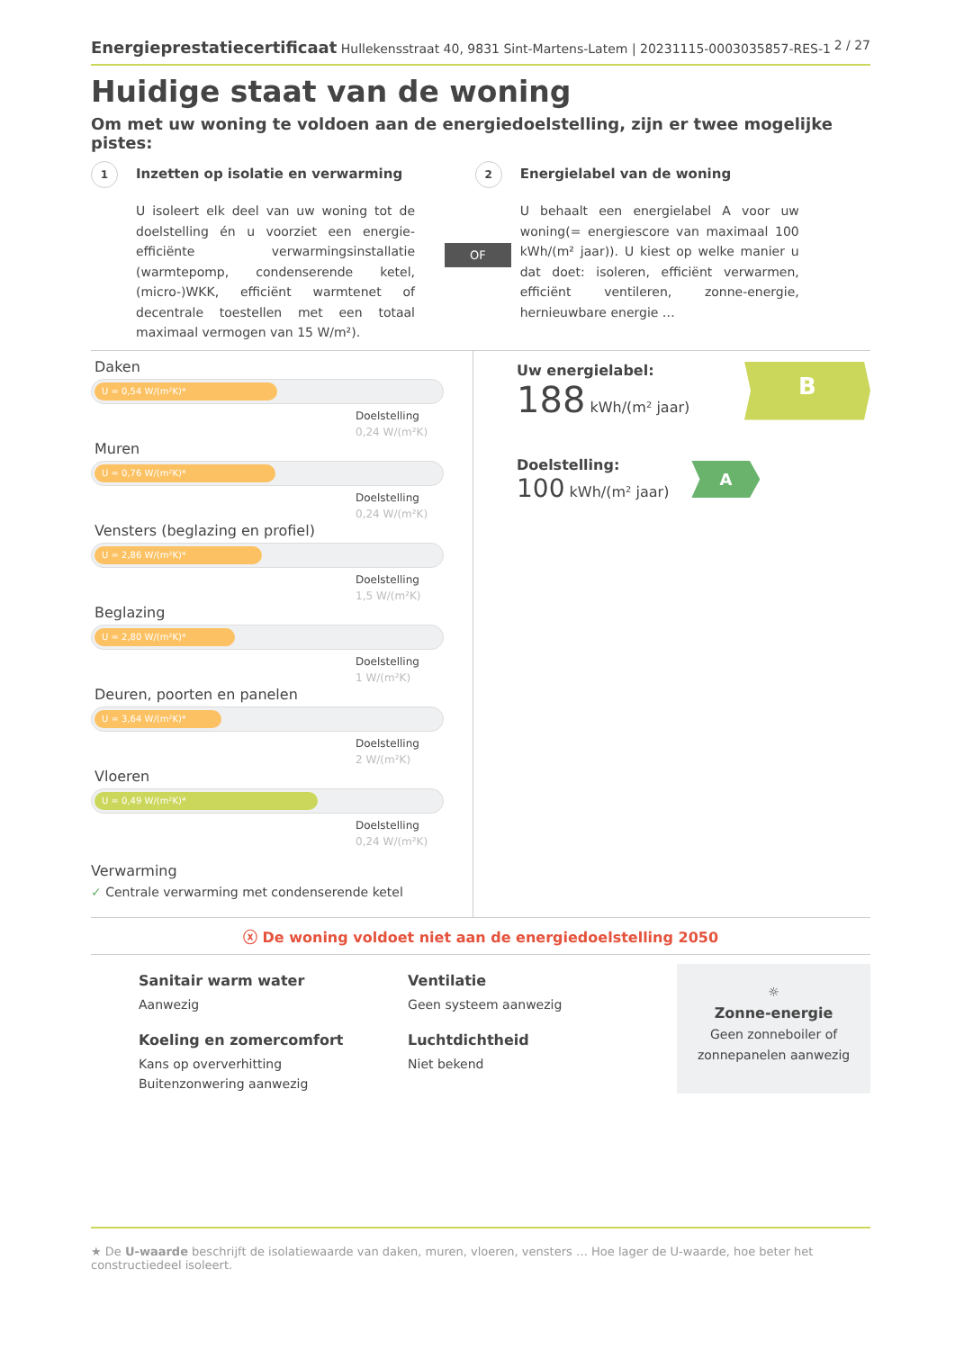Energieprestatiecertificaat Hullekensstraat 40, 9831 Sint-Martens-Latem | 20231115-0003035857-RES-1 2 / 27
Huidige staat van de woning
Om met uw woning te voldoen aan de energiedoelstelling, zijn er twee mogelijke pistes:
1 Inzetten op isolatie en verwarming
U isoleert elk deel van uw woning tot de doelstelling én u voorziet een energie-efficiënte verwarmingsinstallatie (warmtepomp, condenserende ketel, (micro-)WKK, efficiënt warmtenet of decentrale toestellen met een totaal maximaal vermogen van 15 W/m²).
OF
2 Energielabel van de woning
U behaalt een energielabel A voor uw woning(= energiescore van maximaal 100 kWh/(m² jaar)). U kiest op welke manier u dat doet: isoleren, efficiënt verwarmen, efficiënt ventileren, zonne-energie, hernieuwbare energie …
Daken
U = 0,54 W/(m²K)*
Doelstelling
0,24 W/(m²K)
Muren
U = 0,76 W/(m²K)*
Doelstelling
0,24 W/(m²K)
Vensters (beglazing en profiel)
U = 2,86 W/(m²K)*
Doelstelling
1,5 W/(m²K)
Beglazing
U = 2,80 W/(m²K)*
Doelstelling
1 W/(m²K)
Deuren, poorten en panelen
U = 3,64 W/(m²K)*
Doelstelling
2 W/(m²K)
Vloeren
U = 0,49 W/(m²K)*
Doelstelling
0,24 W/(m²K)
Verwarming
✓ Centrale verwarming met condenserende ketel
Uw energielabel:
188 kWh/(m² jaar)
B
Doelstelling:
100 kWh/(m² jaar)
A
ⓧ De woning voldoet niet aan de energiedoelstelling 2050
Sanitair warm water
Aanwezig
Koeling en zomercomfort
Kans op oververhitting
Buitenzonwering aanwezig
Ventilatie
Geen systeem aanwezig
Luchtdichtheid
Niet bekend
☼
Zonne-energie
Geen zonneboiler of
zonnepanelen aanwezig
★ De U-waarde beschrijft de isolatiewaarde van daken, muren, vloeren, vensters … Hoe lager de U-waarde, hoe beter het constructiedeel isoleert.